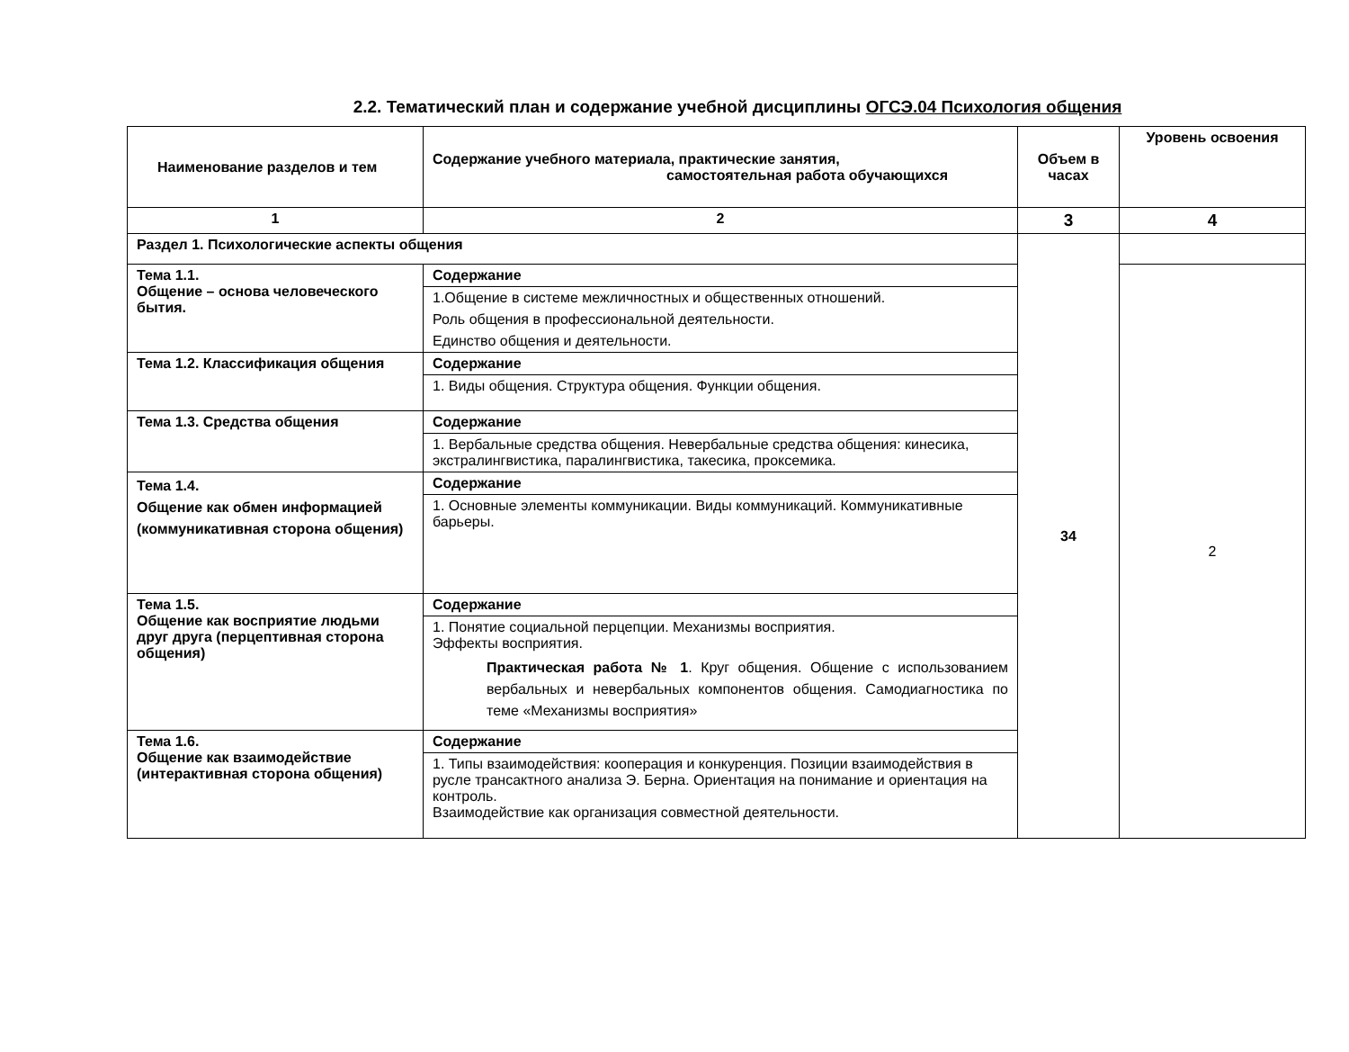2.2. Тематический план и содержание учебной дисциплины ОГСЭ.04 Психология общения
| Наименование разделов и тем | Содержание учебного материала, практические занятия, самостоятельная работа обучающихся | Объем в часах | Уровень освоения |
| --- | --- | --- | --- |
| 1 | 2 | 3 | 4 |
| Раздел 1. Психологические аспекты общения | | 34 | |
| Тема 1.1. Общение – основа человеческого бытия. | Содержание | | 2 |
| | 1.Общение в системе межличностных и общественных отношений. Роль общения в профессиональной деятельности. Единство общения и деятельности. | | |
| Тема 1.2. Классификация общения | Содержание | | |
| | 1. Виды общения. Структура общения. Функции общения. | | |
| Тема 1.3. Средства общения | Содержание | | |
| | 1. Вербальные средства общения. Невербальные средства общения: кинесика, экстралингвистика, паралингвистика, такесика, проксемика. | | |
| Тема 1.4. Общение как обмен информацией (коммуникативная сторона общения) | Содержание | | |
| | 1. Основные элементы коммуникации. Виды коммуникаций. Коммуникативные барьеры. | | |
| Тема 1.5. Общение как восприятие людьми друг друга (перцептивная сторона общения) | Содержание | | |
| | 1. Понятие социальной перцепции. Механизмы восприятия. Эффекты восприятия. Практическая работа № 1 . Круг общения. Общение с использованием вербальных и невербальных компонентов общения. Самодиагностика по теме «Механизмы восприятия» | | |
| Тема 1.6. Общение как взаимодействие (интерактивная сторона общения) | Содержание | | |
| | 1. Типы взаимодействия: кооперация и конкуренция. Позиции взаимодействия в русле трансактного анализа Э. Берна. Ориентация на понимание и ориентация на контроль. Взаимодействие как организация совместной деятельности. | | |